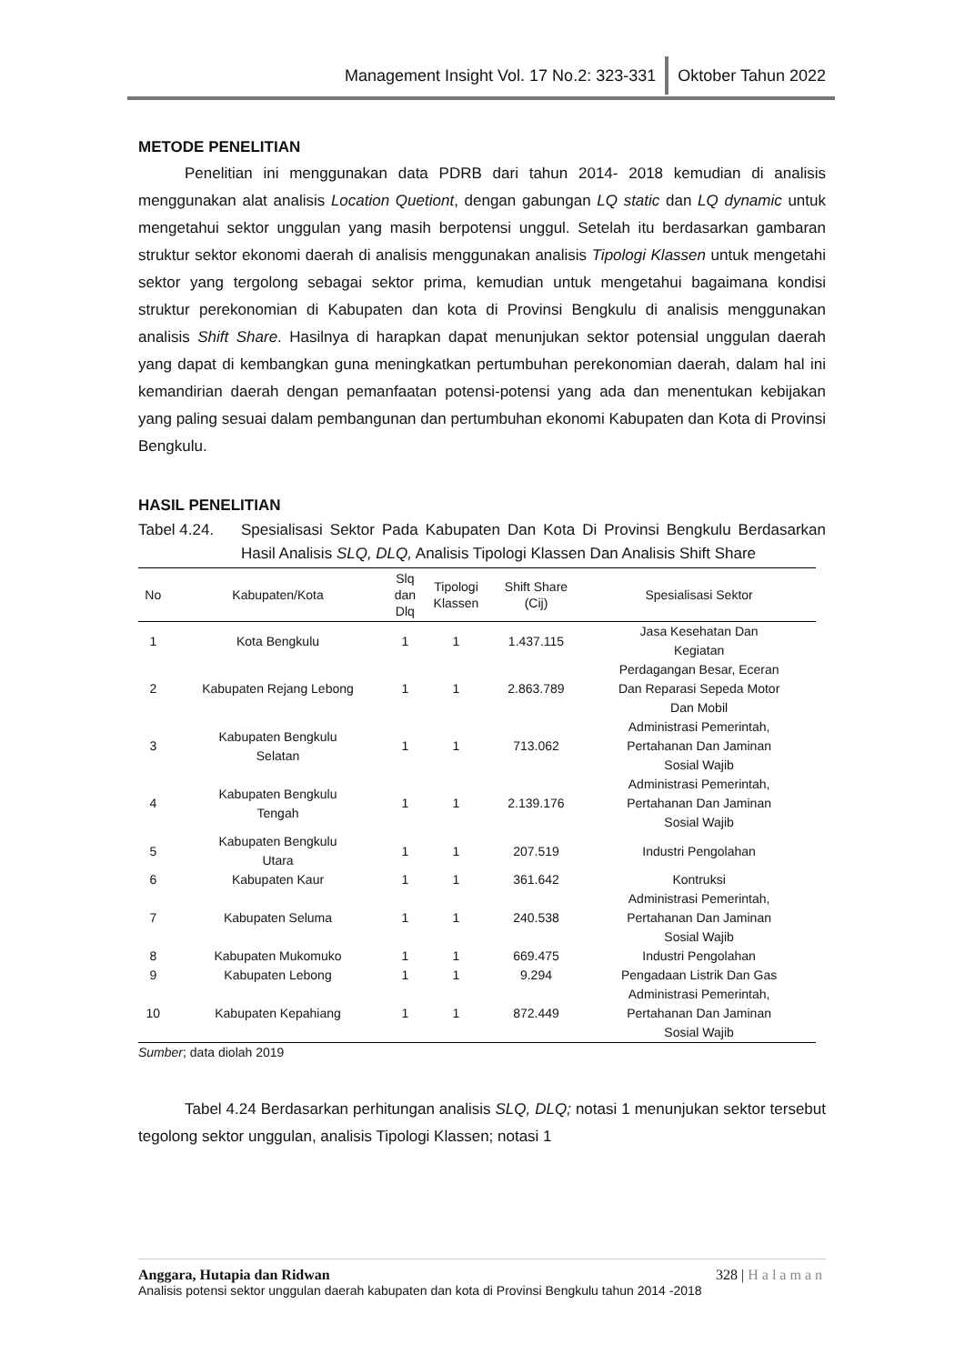Management Insight Vol. 17 No.2: 323-331 Oktober Tahun 2022
METODE PENELITIAN
   Penelitian ini menggunakan data PDRB dari tahun 2014- 2018 kemudian di analisis menggunakan alat analisis Location Quetiont, dengan gabungan LQ static dan LQ dynamic untuk mengetahui sektor unggulan yang masih berpotensi unggul. Setelah itu berdasarkan gambaran struktur sektor ekonomi daerah di analisis menggunakan analisis Tipologi Klassen untuk mengetahi sektor yang tergolong sebagai sektor prima, kemudian untuk mengetahui bagaimana kondisi struktur perekonomian di Kabupaten dan kota di Provinsi Bengkulu di analisis menggunakan analisis Shift Share. Hasilnya di harapkan dapat menunjukan sektor potensial unggulan daerah yang dapat di kembangkan guna meningkatkan pertumbuhan perekonomian daerah, dalam hal ini kemandirian daerah dengan pemanfaatan potensi-potensi yang ada dan menentukan kebijakan yang paling sesuai dalam pembangunan dan pertumbuhan ekonomi Kabupaten dan Kota di Provinsi Bengkulu.
HASIL PENELITIAN
Tabel 4.24. Spesialisasi Sektor Pada Kabupaten Dan Kota Di Provinsi Bengkulu Berdasarkan Hasil Analisis SLQ, DLQ, Analisis Tipologi Klassen Dan Analisis Shift Share
| No | Kabupaten/Kota | Slq dan Dlq | Tipologi Klassen | Shift Share (Cij) | Spesialisasi Sektor |
| --- | --- | --- | --- | --- | --- |
| 1 | Kota Bengkulu | 1 | 1 | 1.437.115 | Jasa Kesehatan Dan Kegiatan |
| 2 | Kabupaten Rejang Lebong | 1 | 1 | 2.863.789 | Perdagangan Besar, Eceran Dan Reparasi Sepeda Motor Dan Mobil |
| 3 | Kabupaten Bengkulu Selatan | 1 | 1 | 713.062 | Administrasi Pemerintah, Pertahanan Dan Jaminan Sosial Wajib |
| 4 | Kabupaten Bengkulu Tengah | 1 | 1 | 2.139.176 | Administrasi Pemerintah, Pertahanan Dan Jaminan Sosial Wajib |
| 5 | Kabupaten Bengkulu Utara | 1 | 1 | 207.519 | Industri Pengolahan |
| 6 | Kabupaten Kaur | 1 | 1 | 361.642 | Kontruksi |
| 7 | Kabupaten Seluma | 1 | 1 | 240.538 | Administrasi Pemerintah, Pertahanan Dan Jaminan Sosial Wajib |
| 8 | Kabupaten Mukomuko | 1 | 1 | 669.475 | Industri Pengolahan |
| 9 | Kabupaten Lebong | 1 | 1 | 9.294 | Pengadaan Listrik Dan Gas |
| 10 | Kabupaten Kepahiang | 1 | 1 | 872.449 | Administrasi Pemerintah, Pertahanan Dan Jaminan Sosial Wajib |
Sumber; data diolah 2019
   Tabel 4.24 Berdasarkan perhitungan analisis SLQ, DLQ; notasi 1 menunjukan sektor tersebut tegolong sektor unggulan, analisis Tipologi Klassen; notasi 1
Anggara, Hutapia dan Ridwan 328 | Halaman
Analisis potensi sektor unggulan daerah kabupaten dan kota di Provinsi Bengkulu tahun 2014 -2018